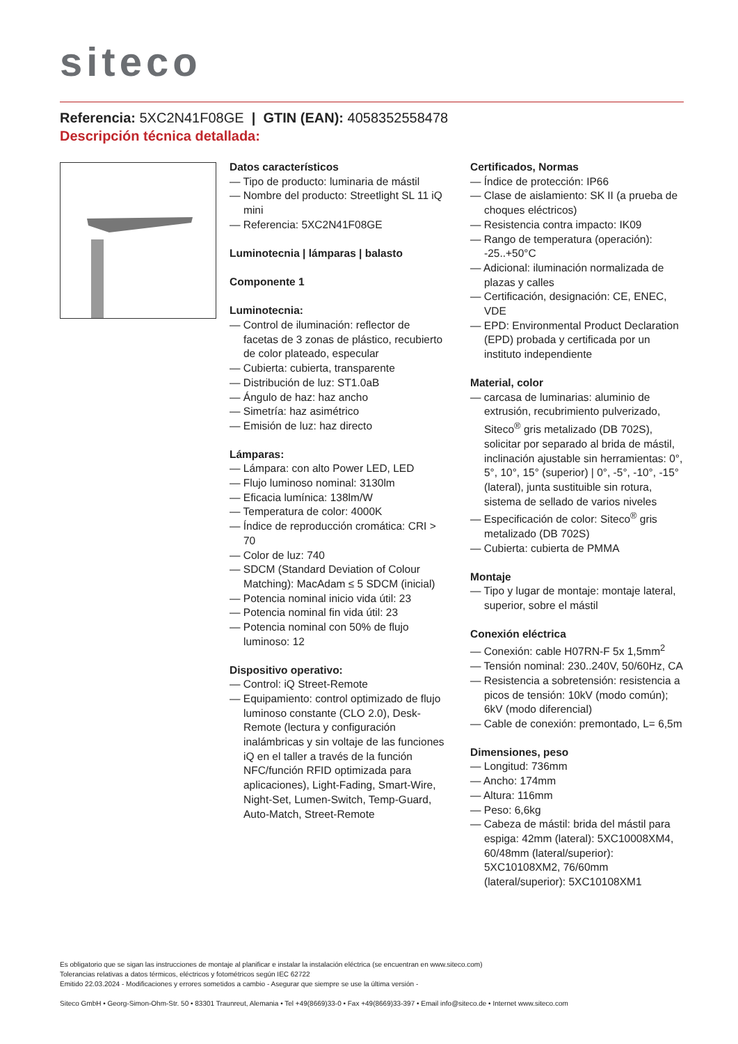siteco
Referencia: 5XC2N41F08GE | GTIN (EAN): 4058352558478
Descripción técnica detallada:
Datos característicos
— Tipo de producto: luminaria de mástil
— Nombre del producto: Streetlight SL 11 iQ mini
— Referencia: 5XC2N41F08GE
Luminotecnia | lámparas | balasto
Componente 1
Luminotecnia:
— Control de iluminación: reflector de facetas de 3 zonas de plástico, recubierto de color plateado, especular
— Cubierta: cubierta, transparente
— Distribución de luz: ST1.0aB
— Ángulo de haz: haz ancho
— Simetría: haz asimétrico
— Emisión de luz: haz directo
Lámparas:
— Lámpara: con alto Power LED, LED
— Flujo luminoso nominal: 3130lm
— Eficacia lumínica: 138lm/W
— Temperatura de color: 4000K
— Índice de reproducción cromática: CRI > 70
— Color de luz: 740
— SDCM (Standard Deviation of Colour Matching): MacAdam ≤ 5 SDCM (inicial)
— Potencia nominal inicio vida útil: 23
— Potencia nominal fin vida útil: 23
— Potencia nominal con 50% de flujo luminoso: 12
Dispositivo operativo:
— Control: iQ Street-Remote
— Equipamiento: control optimizado de flujo luminoso constante (CLO 2.0), Desk-Remote (lectura y configuración inalámbricas y sin voltaje de las funciones iQ en el taller a través de la función NFC/función RFID optimizada para aplicaciones), Light-Fading, Smart-Wire, Night-Set, Lumen-Switch, Temp-Guard, Auto-Match, Street-Remote
Certificados, Normas
— Índice de protección: IP66
— Clase de aislamiento: SK II (a prueba de choques eléctricos)
— Resistencia contra impacto: IK09
— Rango de temperatura (operación): -25..+50°C
— Adicional: iluminación normalizada de plazas y calles
— Certificación, designación: CE, ENEC, VDE
— EPD: Environmental Product Declaration (EPD) probada y certificada por un instituto independiente
Material, color
— carcasa de luminarias: aluminio de extrusión, recubrimiento pulverizado, Siteco<sup>®</sup> gris metalizado (DB 702S), solicitar por separado al brida de mástil, inclinación ajustable sin herramientas: 0°, 5°, 10°, 15° (superior) | 0°, -5°, -10°, -15° (lateral), junta sustituible sin rotura, sistema de sellado de varios niveles
— Especificación de color: Siteco<sup>®</sup> gris metalizado (DB 702S)
— Cubierta: cubierta de PMMA
Montaje
— Tipo y lugar de montaje: montaje lateral, superior, sobre el mástil
Conexión eléctrica
— Conexión: cable H07RN-F 5x 1,5mm<sup>2</sup>
— Tensión nominal: 230..240V, 50/60Hz, CA
— Resistencia a sobretensión: resistencia a picos de tensión: 10kV (modo común); 6kV (modo diferencial)
— Cable de conexión: premontado, L= 6,5m
Dimensiones, peso
— Longitud: 736mm
— Ancho: 174mm
— Altura: 116mm
— Peso: 6,6kg
— Cabeza de mástil: brida del mástil para espiga: 42mm (lateral): 5XC10008XM4, 60/48mm (lateral/superior): 5XC10108XM2, 76/60mm (lateral/superior): 5XC10108XM1
Es obligatorio que se sigan las instrucciones de montaje al planificar e instalar la instalación eléctrica (se encuentran en www.siteco.com)
Tolerancias relativas a datos térmicos, eléctricos y fotométricos según IEC 62722
Emitido 22.03.2024 - Modificaciones y errores sometidos a cambio - Asegurar que siempre se use la última versión -
Siteco GmbH • Georg-Simon-Ohm-Str. 50 • 83301 Traunreut, Alemania • Tel +49(8669)33-0 • Fax +49(8669)33-397 • Email info@siteco.de • Internet www.siteco.com